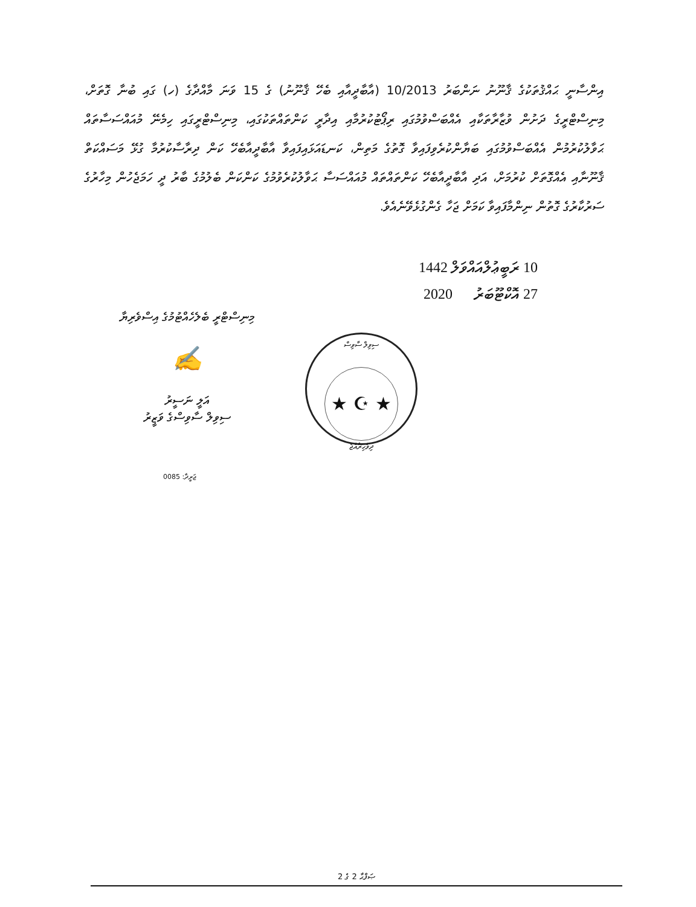އިންސާނީ ޙައްޤުތަކުގެ ޤާނޫނު ނަންބަރު 10/2013 (އާބާދީއާއި ބެހޭ ޤާނޫނު) ގެ 15 ވަނަ މާއްދާގެ (ހ) ގައި ބުނާ ގޮތަށް، މިނިސްޓްރީގެ ދަށުން ވުޒާރާތަކާއި އެއްބަސްވުމުގައި ރިޕޯޓުކުރުމާއި އިދާރީ ކަންތައްތަކުގައި، މިނިސްޓްރީގައި ހިމެނޭ މުއައްސަސާތައް ޙަވާލުކުރުމުން އެއްބަސްވުމުގައި ބަޔާންކުރެވިފައިވާ ގޮތުގެ މަތިން، ކަނޑައަޅައިފައިވާ އާބާދީއާބެހޭ ކަން ދިރާސާކުރުމާ ގުޅޭ މަސައްކަތް ޤާނޫނާއި އެއްގޮތަށް ކުރުމަށް، އަދި އާބާދީއާބެހޭ ކަންތައްތައް މުއައްސަސާ ޙަވާލުކުރެވުމުގެ ކަންކަން ބެލުމުގެ ބާރު ދީ ހަމަޖެހުން މިހާރުގެ ސަރުކާރުގެ ގޮތުން ނިންމާފައިވާ ކަމަށް ޖަހާ ގެންގުޅެވޭނެއެވެ.
10 ރަބީޢުލްއައްވަލް 1442
27 އޮކްޓޫބަރު 2020
މިނިސްޓްރީ ބެލެހެއްޓުމުގެ އިސްވެރިޔާ
✍
އަލީ ނަސީރު
ސިވިލް ސާވިސްގެ ވަޒީރު
ސިވިލް ސާވިސް
★ ☪ ★
ދިވެހިރާއްޖެ
ޖަރީދާ: 0085
ޞަފްޙާ 2 ގެ 2